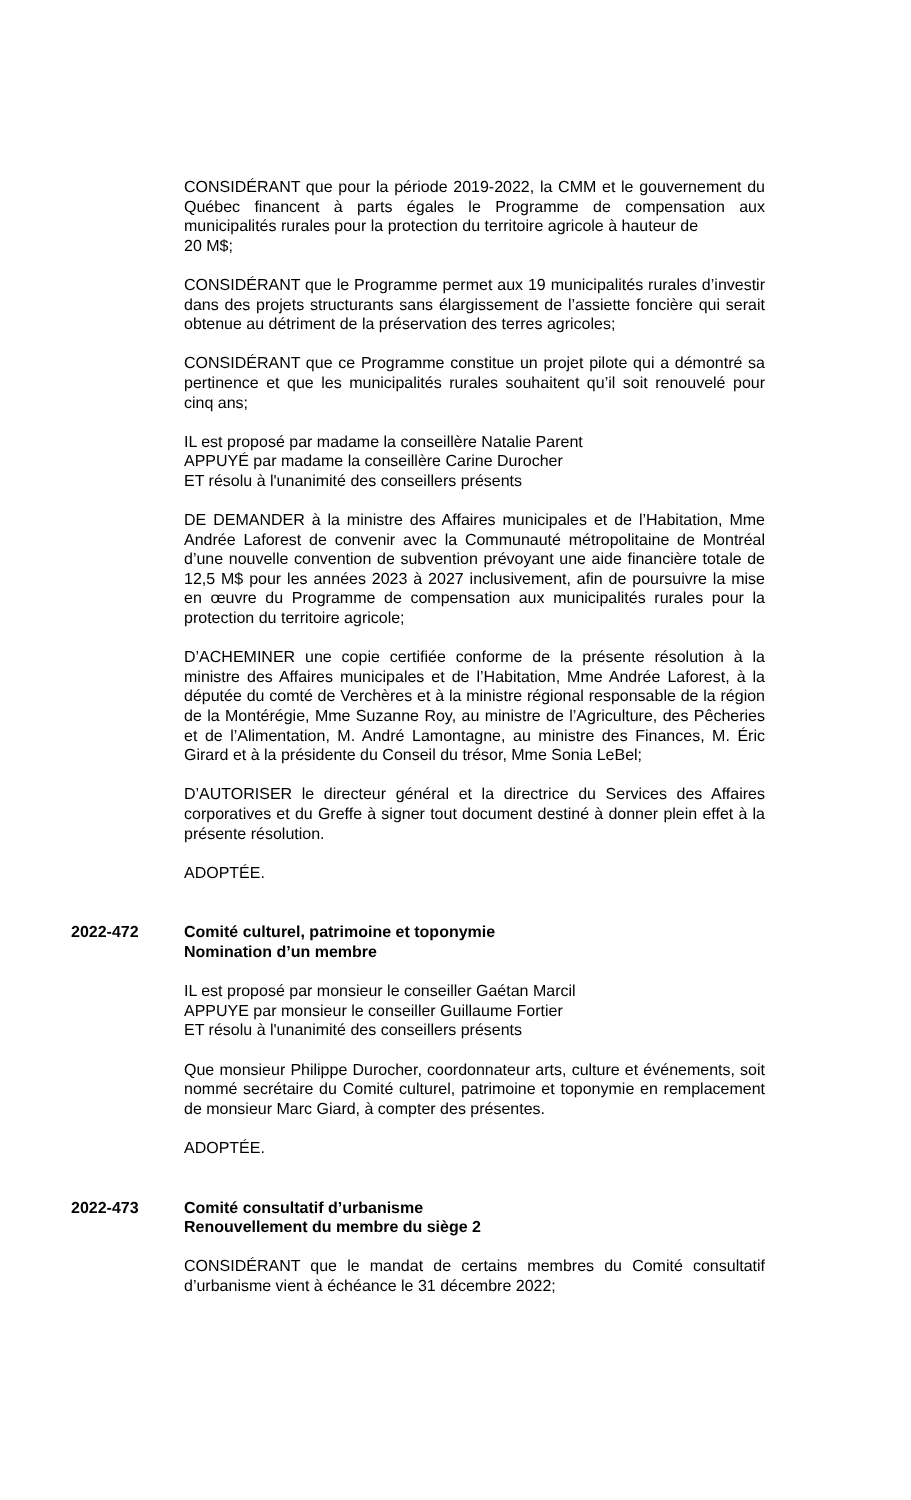CONSIDÉRANT que pour la période 2019-2022, la CMM et le gouvernement du Québec financent à parts égales le Programme de compensation aux municipalités rurales pour la protection du territoire agricole à hauteur de
20 M$;
CONSIDÉRANT que le Programme permet aux 19 municipalités rurales d’investir dans des projets structurants sans élargissement de l’assiette foncière qui serait obtenue au détriment de la préservation des terres agricoles;
CONSIDÉRANT que ce Programme constitue un projet pilote qui a démontré sa pertinence et que les municipalités rurales souhaitent qu’il soit renouvelé pour cinq ans;
IL est proposé par madame la conseillère Natalie Parent
APPUYÉ par madame la conseillère Carine Durocher
ET résolu à l'unanimité des conseillers présents
DE DEMANDER à la ministre des Affaires municipales et de l’Habitation, Mme Andrée Laforest de convenir avec la Communauté métropolitaine de Montréal d’une nouvelle convention de subvention prévoyant une aide financière totale de 12,5 M$ pour les années 2023 à 2027 inclusivement, afin de poursuivre la mise en œuvre du Programme de compensation aux municipalités rurales pour la protection du territoire agricole;
D’ACHEMINER une copie certifiée conforme de la présente résolution à la ministre des Affaires municipales et de l’Habitation, Mme Andrée Laforest, à la députée du comté de Verchères et à la ministre régional responsable de la région de la Montérégie, Mme Suzanne Roy, au ministre de l’Agriculture, des Pêcheries et de l’Alimentation, M. André Lamontagne, au ministre des Finances, M. Éric Girard et à la présidente du Conseil du trésor, Mme Sonia LeBel;
D’AUTORISER le directeur général et la directrice du Services des Affaires corporatives et du Greffe à signer tout document destiné à donner plein effet à la présente résolution.
ADOPTÉE.
2022-472 Comité culturel, patrimoine et toponymie
Nomination d’un membre
IL est proposé par monsieur le conseiller Gaétan Marcil
APPUYE par monsieur le conseiller Guillaume Fortier
ET résolu à l'unanimité des conseillers présents
Que monsieur Philippe Durocher, coordonnateur arts, culture et événements, soit nommé secrétaire du Comité culturel, patrimoine et toponymie en remplacement de monsieur Marc Giard, à compter des présentes.
ADOPTÉE.
2022-473 Comité consultatif d’urbanisme
Renouvellement du membre du siège 2
CONSIDÉRANT que le mandat de certains membres du Comité consultatif d’urbanisme vient à échéance le 31 décembre 2022;